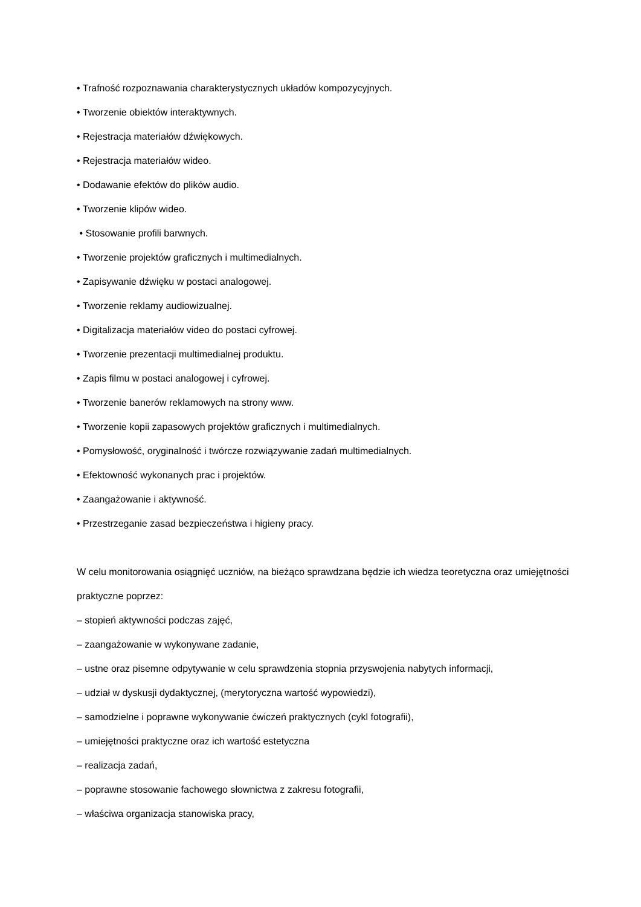• Trafność rozpoznawania charakterystycznych układów kompozycyjnych.
• Tworzenie obiektów interaktywnych.
• Rejestracja materiałów dźwiękowych.
• Rejestracja materiałów wideo.
• Dodawanie efektów do plików audio.
• Tworzenie klipów wideo.
• Stosowanie profili barwnych.
• Tworzenie projektów graficznych i multimedialnych.
• Zapisywanie dźwięku w postaci analogowej.
• Tworzenie reklamy audiowizualnej.
• Digitalizacja materiałów video do postaci cyfrowej.
• Tworzenie prezentacji multimedialnej produktu.
• Zapis filmu w postaci analogowej i cyfrowej.
• Tworzenie banerów reklamowych na strony www.
• Tworzenie kopii zapasowych projektów graficznych i multimedialnych.
• Pomysłowość, oryginalność i twórcze rozwiązywanie zadań multimedialnych.
• Efektowność wykonanych prac i projektów.
• Zaangażowanie i aktywność.
• Przestrzeganie zasad bezpieczeństwa i higieny pracy.
W celu monitorowania osiągnięć uczniów, na bieżąco sprawdzana będzie ich wiedza teoretyczna oraz umiejętności praktyczne poprzez:
– stopień aktywności podczas zajęć,
– zaangażowanie w wykonywane zadanie,
– ustne oraz pisemne odpytywanie w celu sprawdzenia stopnia przyswojenia nabytych informacji,
– udział w dyskusji dydaktycznej, (merytoryczna wartość wypowiedzi),
– samodzielne i poprawne wykonywanie ćwiczeń praktycznych (cykl fotografii),
– umiejętności praktyczne oraz ich wartość estetyczna
– realizacja zadań,
– poprawne stosowanie fachowego słownictwa z zakresu fotografii,
– właściwa organizacja stanowiska pracy,